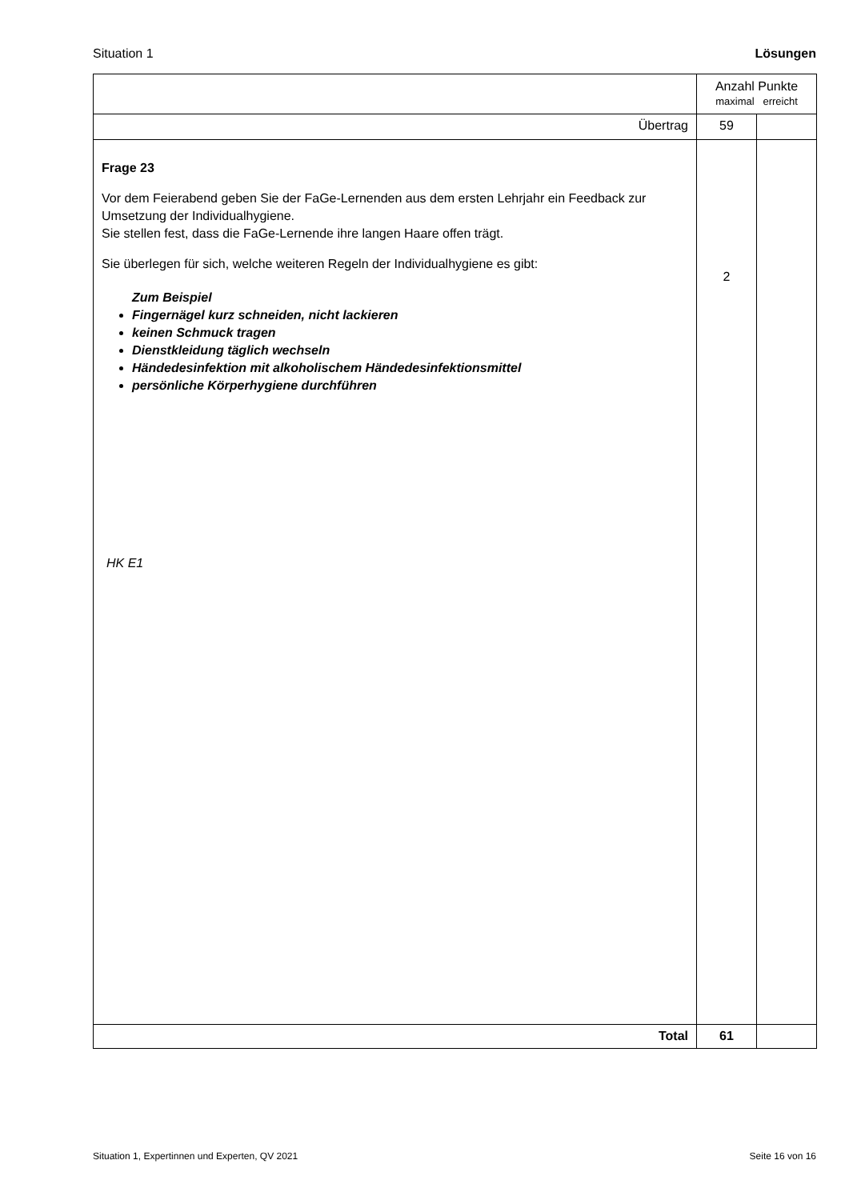Situation 1 Lösungen
| | Anzahl Punkte maximal erreicht | |
| Übertrag | 59 | |
| Frage 23 Vor dem Feierabend geben Sie der FaGe-Lernenden aus dem ersten Lehrjahr ein Feedback zur Umsetzung der Individualhygiene. Sie stellen fest, dass die FaGe-Lernende ihre langen Haare offen trägt. Sie überlegen für sich, welche weiteren Regeln der Individualhygiene es gibt: Zum Beispiel Fingernägel kurz schneiden, nicht lackieren keinen Schmuck tragen Dienstkleidung täglich wechseln Händedesinfektion mit alkoholischem Händedesinfektionsmittel persönliche Körperhygiene durchführen HK E1 | 2 | |
| Total | 61 | |
Situation 1, Expertinnen und Experten, QV 2021 Seite 16 von 16